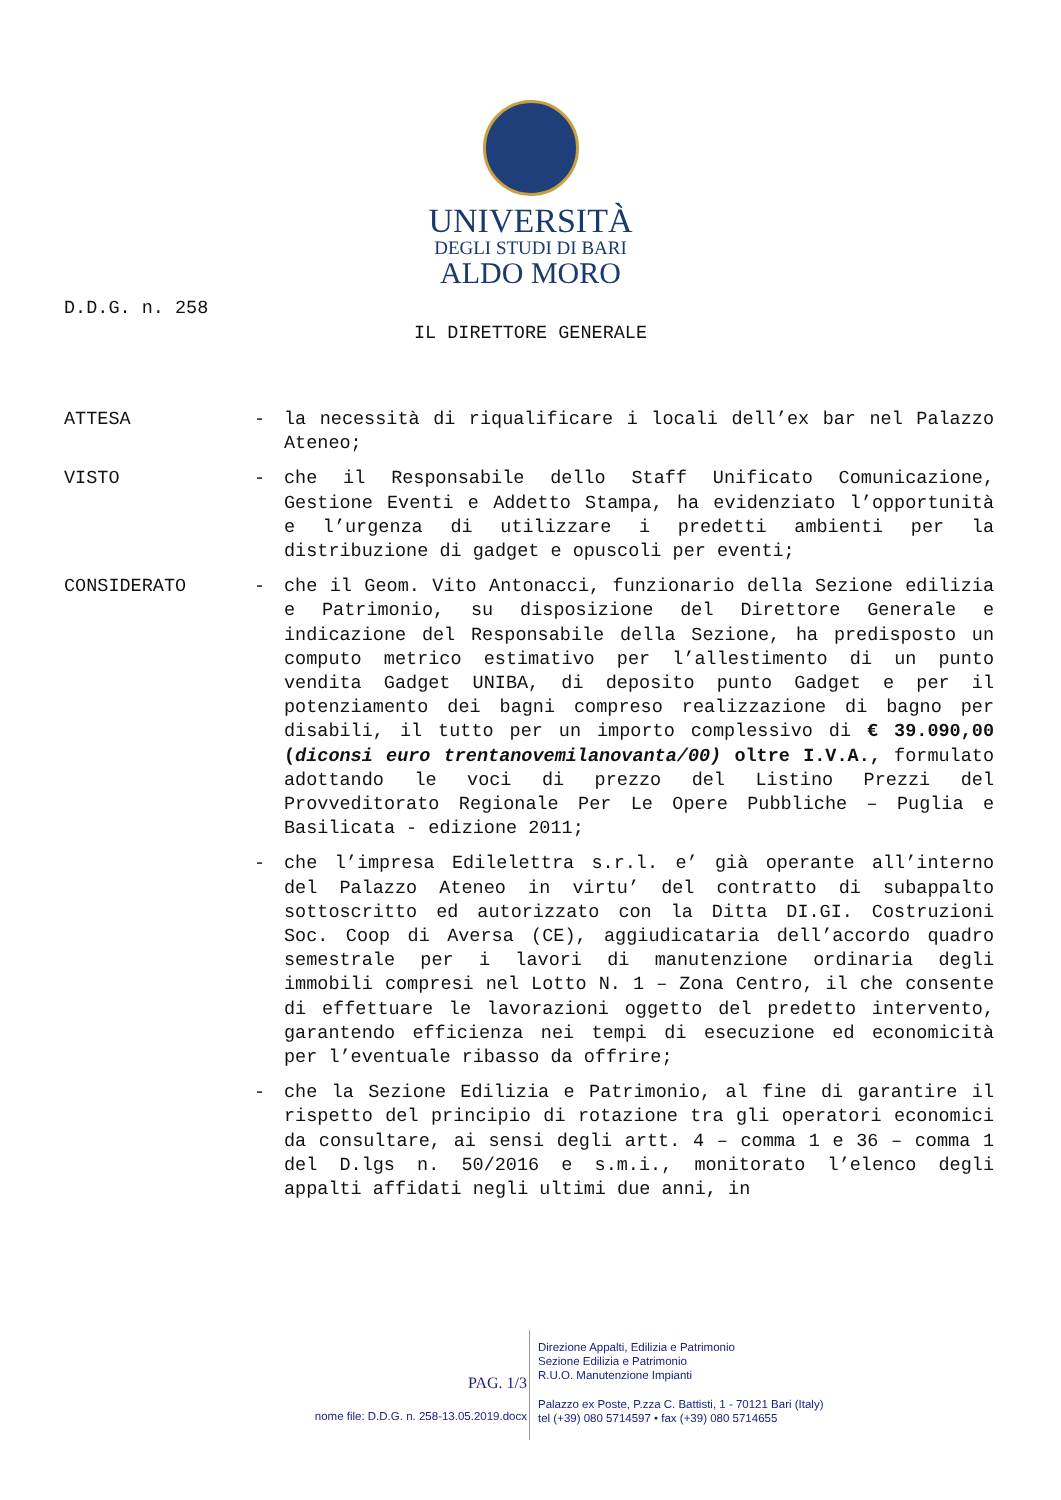UNIVERSITÀ
DEGLI STUDI DI BARI
ALDO MORO
D.D.G. n. 258
IL DIRETTORE GENERALE
ATTESA - la necessità di riqualificare i locali dell’ex bar nel Palazzo Ateneo;
VISTO - che il Responsabile dello Staff Unificato Comunicazione, Gestione Eventi e Addetto Stampa, ha evidenziato l’opportunità e l’urgenza di utilizzare i predetti ambienti per la distribuzione di gadget e opuscoli per eventi;
CONSIDERATO - che il Geom. Vito Antonacci, funzionario della Sezione edilizia e Patrimonio, su disposizione del Direttore Generale e indicazione del Responsabile della Sezione, ha predisposto un computo metrico estimativo per l’allestimento di un punto vendita Gadget UNIBA, di deposito punto Gadget e per il potenziamento dei bagni compreso realizzazione di bagno per disabili, il tutto per un importo complessivo di € 39.090,00 (diconsi euro trentanovemilanovanta/00) oltre I.V.A., formulato adottando le voci di prezzo del Listino Prezzi del Provveditorato Regionale Per Le Opere Pubbliche – Puglia e Basilicata - edizione 2011;
- che l’impresa Edilelettra s.r.l. e’ già operante all’interno del Palazzo Ateneo in virtu’ del contratto di subappalto sottoscritto ed autorizzato con la Ditta DI.GI. Costruzioni Soc. Coop di Aversa (CE), aggiudicataria dell’accordo quadro semestrale per i lavori di manutenzione ordinaria degli immobili compresi nel Lotto N. 1 – Zona Centro, il che consente di effettuare le lavorazioni oggetto del predetto intervento, garantendo efficienza nei tempi di esecuzione ed economicità per l’eventuale ribasso da offrire;
- che la Sezione Edilizia e Patrimonio, al fine di garantire il rispetto del principio di rotazione tra gli operatori economici da consultare, ai sensi degli artt. 4 – comma 1 e 36 – comma 1 del D.lgs n. 50/2016 e s.m.i., monitorato l’elenco degli appalti affidati negli ultimi due anni, in
PAG. 1/3
nome file: D.D.G. n. 258-13.05.2019.docx
Direzione Appalti, Edilizia e Patrimonio
Sezione Edilizia e Patrimonio
R.U.O. Manutenzione Impianti
Palazzo ex Poste, P.zza C. Battisti, 1 - 70121 Bari (Italy)
tel (+39) 080 5714597 • fax (+39) 080 5714655